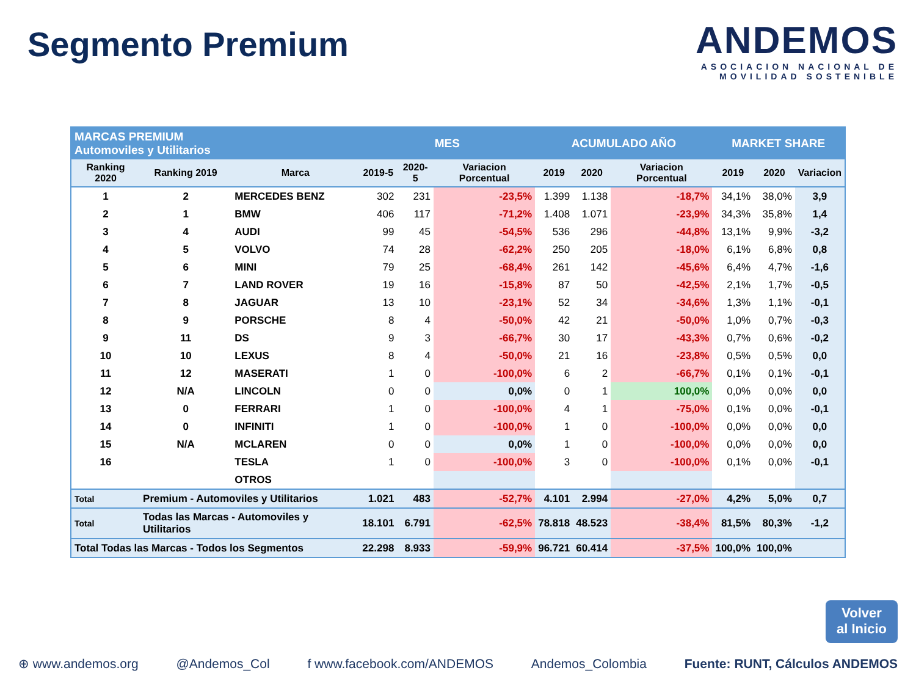Segmento Premium
ANDEMOS
ASOCIACION NACIONAL DE
MOVILIDAD SOSTENIBLE
| MARCAS PREMIUM Automoviles y Utilitarios | | | MES | | | ACUMULADO AÑO | | | MARKET SHARE | | |
| --- | --- | --- | --- | --- | --- | --- | --- | --- | --- | --- | --- |
| Ranking 2020 | Ranking 2019 | Marca | 2019-5 | 2020-5 | Variacion Porcentual | 2019 | 2020 | Variacion Porcentual | 2019 | 2020 | Variacion |
| 1 | 2 | MERCEDES BENZ | 302 | 231 | -23,5% | 1.399 | 1.138 | -18,7% | 34,1% | 38,0% | 3,9 |
| 2 | 1 | BMW | 406 | 117 | -71,2% | 1.408 | 1.071 | -23,9% | 34,3% | 35,8% | 1,4 |
| 3 | 4 | AUDI | 99 | 45 | -54,5% | 536 | 296 | -44,8% | 13,1% | 9,9% | -3,2 |
| 4 | 5 | VOLVO | 74 | 28 | -62,2% | 250 | 205 | -18,0% | 6,1% | 6,8% | 0,8 |
| 5 | 6 | MINI | 79 | 25 | -68,4% | 261 | 142 | -45,6% | 6,4% | 4,7% | -1,6 |
| 6 | 7 | LAND ROVER | 19 | 16 | -15,8% | 87 | 50 | -42,5% | 2,1% | 1,7% | -0,5 |
| 7 | 8 | JAGUAR | 13 | 10 | -23,1% | 52 | 34 | -34,6% | 1,3% | 1,1% | -0,1 |
| 8 | 9 | PORSCHE | 8 | 4 | -50,0% | 42 | 21 | -50,0% | 1,0% | 0,7% | -0,3 |
| 9 | 11 | DS | 9 | 3 | -66,7% | 30 | 17 | -43,3% | 0,7% | 0,6% | -0,2 |
| 10 | 10 | LEXUS | 8 | 4 | -50,0% | 21 | 16 | -23,8% | 0,5% | 0,5% | 0,0 |
| 11 | 12 | MASERATI | 1 | 0 | -100,0% | 6 | 2 | -66,7% | 0,1% | 0,1% | -0,1 |
| 12 | N/A | LINCOLN | 0 | 0 | 0,0% | 0 | 1 | 100,0% | 0,0% | 0,0% | 0,0 |
| 13 | 0 | FERRARI | 1 | 0 | -100,0% | 4 | 1 | -75,0% | 0,1% | 0,0% | -0,1 |
| 14 | 0 | INFINITI | 1 | 0 | -100,0% | 1 | 0 | -100,0% | 0,0% | 0,0% | 0,0 |
| 15 | N/A | MCLAREN | 0 | 0 | 0,0% | 1 | 0 | -100,0% | 0,0% | 0,0% | 0,0 |
| 16 | | TESLA | 1 | 0 | -100,0% | 3 | 0 | -100,0% | 0,1% | 0,0% | -0,1 |
| | | OTROS | | | | | | | | | |
| Total | Premium - Automoviles y Utilitarios | | 1.021 | 483 | -52,7% | 4.101 | 2.994 | -27,0% | 4,2% | 5,0% | 0,7 |
| Total | Todas las Marcas - Automoviles y Utilitarios | | 18.101 | 6.791 | -62,5% | 78.818 | 48.523 | -38,4% | 81,5% | 80,3% | -1,2 |
| Total Todas las Marcas - Todos los Segmentos | | | 22.298 | 8.933 | -59,9% | 96.721 | 60.414 | -37,5% | 100,0% | 100,0% | |
Volver
al Inicio
⊕ www.andemos.org @Andemos_Col f www.facebook.com/ANDEMOS Andemos_Colombia Fuente: RUNT, Cálculos ANDEMOS